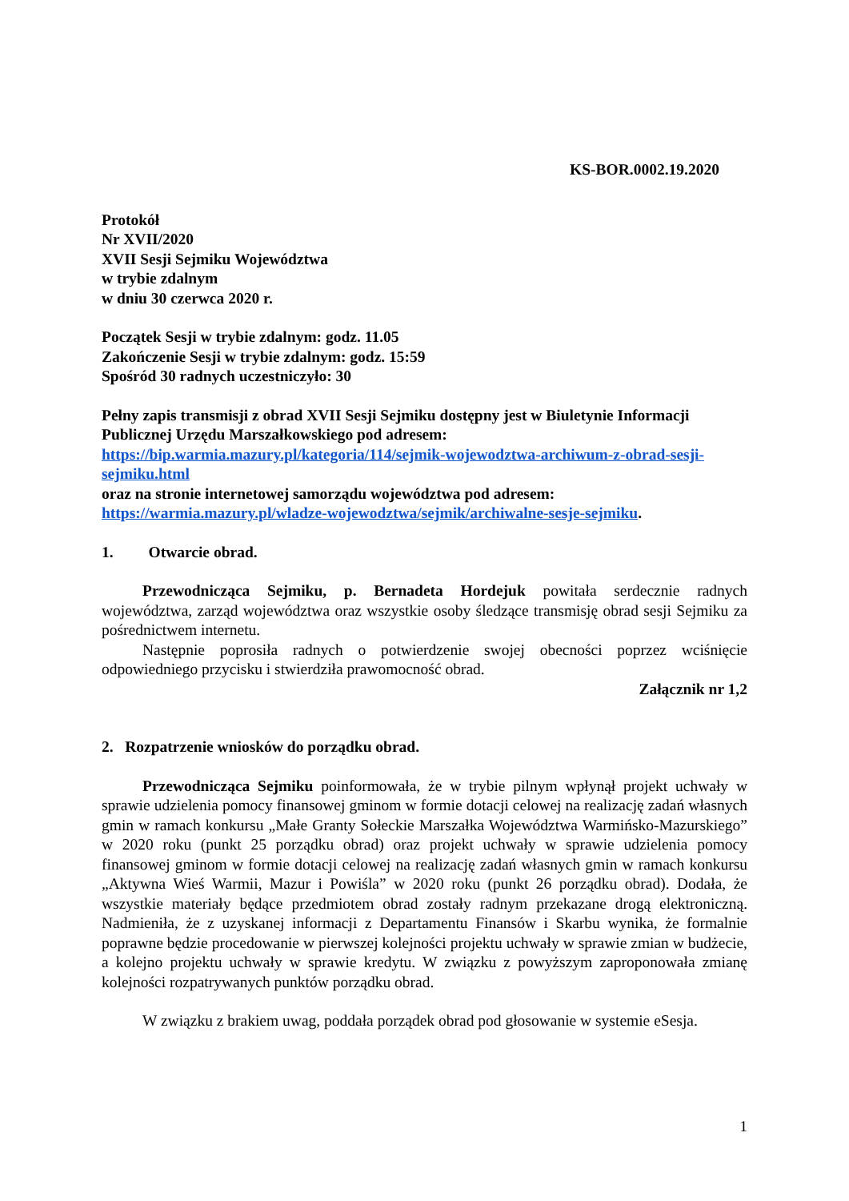KS-BOR.0002.19.2020
Protokół
Nr XVII/2020
XVII Sesji Sejmiku Województwa
w trybie zdalnym
w dniu 30 czerwca 2020 r.
Początek Sesji w trybie zdalnym: godz. 11.05
Zakończenie Sesji w trybie zdalnym: godz. 15:59
Spośród 30 radnych uczestniczyło: 30
Pełny zapis transmisji z obrad XVII Sesji Sejmiku dostępny jest w Biuletynie Informacji Publicznej Urzędu Marszałkowskiego pod adresem:
https://bip.warmia.mazury.pl/kategoria/114/sejmik-wojewodztwa-archiwum-z-obrad-sesji-sejmiku.html
oraz na stronie internetowej samorządu województwa pod adresem:
https://warmia.mazury.pl/wladze-wojewodztwa/sejmik/archiwalne-sesje-sejmiku.
1. Otwarcie obrad.
Przewodnicząca Sejmiku, p. Bernadeta Hordejuk powitała serdecznie radnych województwa, zarząd województwa oraz wszystkie osoby śledzące transmisję obrad sesji Sejmiku za pośrednictwem internetu.
Następnie poprosiła radnych o potwierdzenie swojej obecności poprzez wciśnięcie odpowiedniego przycisku i stwierdziła prawomocność obrad.
Załącznik nr 1,2
2. Rozpatrzenie wniosków do porządku obrad.
Przewodnicząca Sejmiku poinformowała, że w trybie pilnym wpłynął projekt uchwały w sprawie udzielenia pomocy finansowej gminom w formie dotacji celowej na realizację zadań własnych gmin w ramach konkursu „Małe Granty Sołeckie Marszałka Województwa Warmińsko-Mazurskiego” w 2020 roku (punkt 25 porządku obrad) oraz projekt uchwały w sprawie udzielenia pomocy finansowej gminom w formie dotacji celowej na realizację zadań własnych gmin w ramach konkursu „Aktywna Wieś Warmii, Mazur i Powiśla” w 2020 roku (punkt 26 porządku obrad). Dodała, że wszystkie materiały będące przedmiotem obrad zostały radnym przekazane drogą elektroniczną. Nadmieniła, że z uzyskanej informacji z Departamentu Finansów i Skarbu wynika, że formalnie poprawne będzie procedowanie w pierwszej kolejności projektu uchwały w sprawie zmian w budżecie, a kolejno projektu uchwały w sprawie kredytu. W związku z powyższym zaproponowała zmianę kolejności rozpatrywanych punktów porządku obrad.
W związku z brakiem uwag, poddała porządek obrad pod głosowanie w systemie eSesja.
1